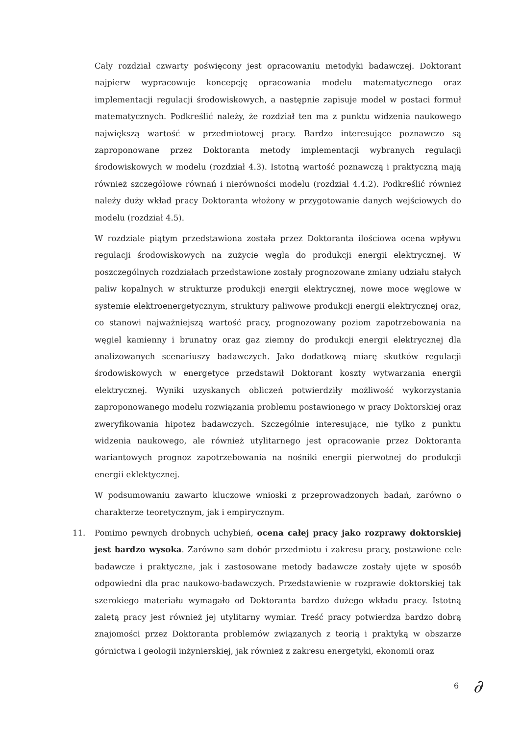Cały rozdział czwarty poświęcony jest opracowaniu metodyki badawczej. Doktorant najpierw wypracowuje koncepcję opracowania modelu matematycznego oraz implementacji regulacji środowiskowych, a następnie zapisuje model w postaci formuł matematycznych. Podkreślić należy, że rozdział ten ma z punktu widzenia naukowego największą wartość w przedmiotowej pracy. Bardzo interesujące poznawczo są zaproponowane przez Doktoranta metody implementacji wybranych regulacji środowiskowych w modelu (rozdział 4.3). Istotną wartość poznawczą i praktyczną mają również szczegółowe równań i nierówności modelu (rozdział 4.4.2). Podkreślić również należy duży wkład pracy Doktoranta włożony w przygotowanie danych wejściowych do modelu (rozdział 4.5).
W rozdziale piątym przedstawiona została przez Doktoranta ilościowa ocena wpływu regulacji środowiskowych na zużycie węgla do produkcji energii elektrycznej. W poszczególnych rozdziałach przedstawione zostały prognozowane zmiany udziału stałych paliw kopalnych w strukturze produkcji energii elektrycznej, nowe moce węglowe w systemie elektroenergetycznym, struktury paliwowe produkcji energii elektrycznej oraz, co stanowi najważniejszą wartość pracy, prognozowany poziom zapotrzebowania na węgiel kamienny i brunatny oraz gaz ziemny do produkcji energii elektrycznej dla analizowanych scenariuszy badawczych. Jako dodatkową miarę skutków regulacji środowiskowych w energetyce przedstawił Doktorant koszty wytwarzania energii elektrycznej. Wyniki uzyskanych obliczeń potwierdziły możliwość wykorzystania zaproponowanego modelu rozwiązania problemu postawionego w pracy Doktorskiej oraz zweryfikowania hipotez badawczych. Szczególnie interesujące, nie tylko z punktu widzenia naukowego, ale również utylitarnego jest opracowanie przez Doktoranta wariantowych prognoz zapotrzebowania na nośniki energii pierwotnej do produkcji energii eklektycznej.
W podsumowaniu zawarto kluczowe wnioski z przeprowadzonych badań, zarówno o charakterze teoretycznym, jak i empirycznym.
11. Pomimo pewnych drobnych uchybień, ocena całej pracy jako rozprawy doktorskiej jest bardzo wysoka. Zarówno sam dobór przedmiotu i zakresu pracy, postawione cele badawcze i praktyczne, jak i zastosowane metody badawcze zostały ujęte w sposób odpowiedni dla prac naukowo-badawczych. Przedstawienie w rozprawie doktorskiej tak szerokiego materiału wymagało od Doktoranta bardzo dużego wkładu pracy. Istotną zaletą pracy jest również jej utylitarny wymiar. Treść pracy potwierdza bardzo dobrą znajomości przez Doktoranta problemów związanych z teorią i praktyką w obszarze górnictwa i geologii inżynierskiej, jak również z zakresu energetyki, ekonomii oraz
6 ∂